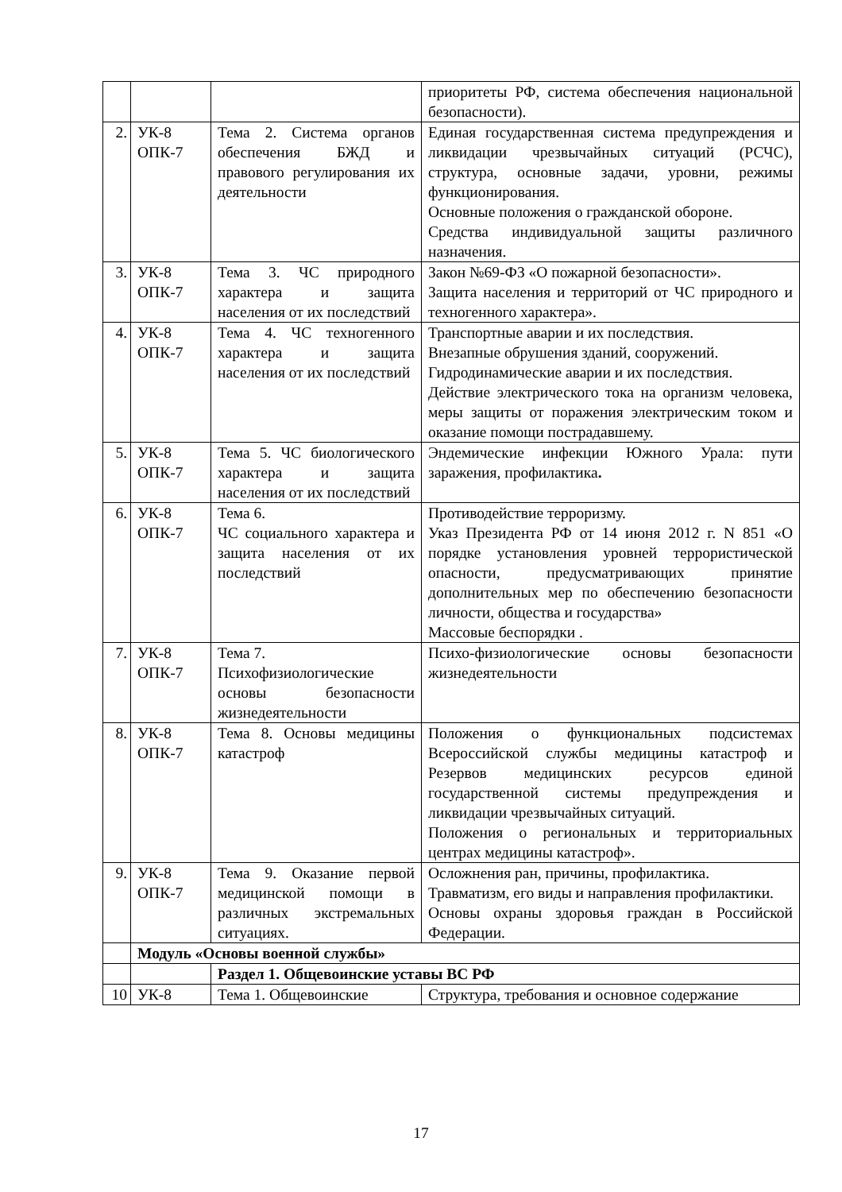| | | | приоритеты РФ, система обеспечения национальной безопасности). |
| 2. | УК-8 ОПК-7 | Тема 2. Система органов обеспечения БЖД и правового регулирования их деятельности | Единая государственная система предупреждения и ликвидации чрезвычайных ситуаций (РСЧС), структура, основные задачи, уровни, режимы функционирования. Основные положения о гражданской обороне. Средства индивидуальной защиты различного назначения. |
| 3. | УК-8 ОПК-7 | Тема 3. ЧС природного характера и защита населения от их последствий | Закон №69-ФЗ «О пожарной безопасности». Защита населения и территорий от ЧС природного и техногенного характера». |
| 4. | УК-8 ОПК-7 | Тема 4. ЧС техногенного характера и защита населения от их последствий | Транспортные аварии и их последствия. Внезапные обрушения зданий, сооружений. Гидродинамические аварии и их последствия. Действие электрического тока на организм человека, меры защиты от поражения электрическим током и оказание помощи пострадавшему. |
| 5. | УК-8 ОПК-7 | Тема 5. ЧС биологического характера и защита населения от их последствий | Эндемические инфекции Южного Урала: пути заражения, профилактика . |
| 6. | УК-8 ОПК-7 | Тема 6. ЧС социального характера и защита населения от их последствий | Противодействие терроризму. Указ Президента РФ от 14 июня 2012 г. N 851 «О порядке установления уровней террористической опасности, предусматривающих принятие дополнительных мер по обеспечению безопасности личности, общества и государства» Массовые беспорядки . |
| 7. | УК-8 ОПК-7 | Тема 7. Психофизиологические основы безопасности жизнедеятельности | Психо-физиологические основы безопасности жизнедеятельности |
| 8. | УК-8 ОПК-7 | Тема 8. Основы медицины катастроф | Положения о функциональных подсистемах Всероссийской службы медицины катастроф и Резервов медицинских ресурсов единой государственной системы предупреждения и ликвидации чрезвычайных ситуаций. Положения о региональных и территориальных центрах медицины катастроф». |
| 9. | УК-8 ОПК-7 | Тема 9. Оказание первой медицинской помощи в различных экстремальных ситуациях. | Осложнения ран, причины, профилактика. Травматизм, его виды и направления профилактики. Основы охраны здоровья граждан в Российской Федерации. |
| | Модуль «Основы военной службы» | | |
| | | Раздел 1. Общевоинские уставы ВС РФ | |
| 10 | УК-8 | Тема 1. Общевоинские | Структура, требования и основное содержание |
17